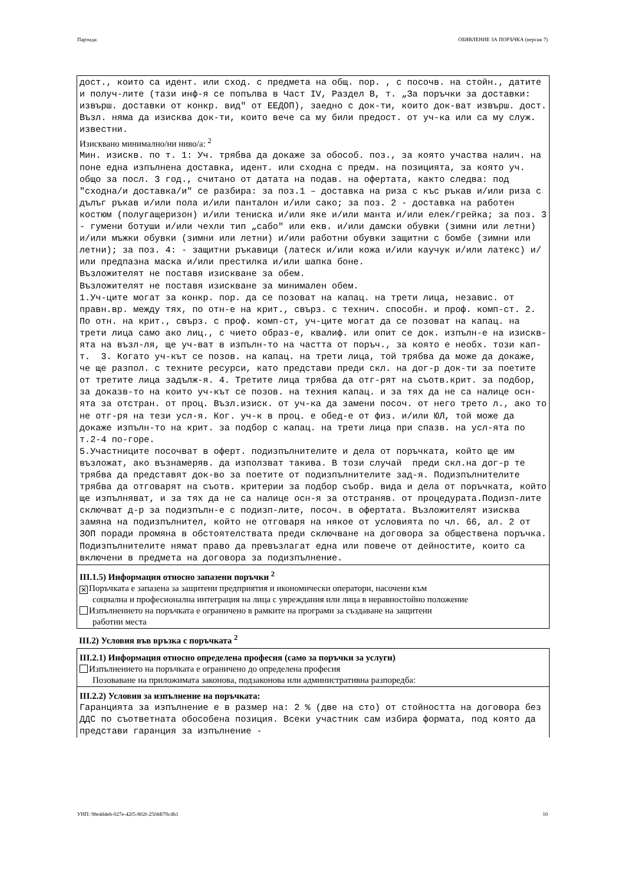Партида: ОБЯВЛЕНИЕ ЗА ПОРЪЧКА (версия 7)
дост., които са идент. или сход. с предмета на общ. пор. , с посочв. на стойн., датите и получ-лите (тази инф-я се попълва в Част IV, Раздел В, т. „За поръчки за доставки: извърш. доставки от конкр. вид" от ЕЕДОП), заедно с док-ти, които док-ват извърш. дост. Възл. няма да изисква док-ти, които вече са му били предост. от уч-ка или са му служ. известни.
Изисквано минимално/ни ниво/а: <sup>2</sup>
Мин. изискв. по т. 1: Уч. трябва да докаже за обособ. поз., за която участва налич. на поне една изпълнена доставка, идент. или сходна с предм. на позицията, за която уч. общо за посл. 3 год., считано от датата на подав. на офертата, както следва: под "сходна/и доставка/и" се разбира: за поз.1 – доставка на риза с къс ръкав и/или риза с дълъг ръкав и/или пола и/или панталон и/или сако; за поз. 2 - доставка на работен костюм (полугащеризон) и/или тениска и/или яке и/или манта и/или елек/грейка; за поз. 3 - гумени ботуши и/или чехли тип „сабо" или екв. и/или дамски обувки (зимни или летни) и/или мъжки обувки (зимни или летни) и/или работни обувки защитни с бомбе (зимни или летни); за поз. 4: - защитни ръкавици (латеск и/или кожа и/или каучук и/или латекс) и/или предпазна маска и/или престилка и/или шапка боне. Възложителят не поставя изискване за обем. Възложителят не поставя изискване за минимален обем. 1.Уч-ците могат за конкр. пор. да се позоват на капац. на трети лица, независ. от правн.вр. между тях, по отн-е на крит., свърз. с технич. способн. и проф. комп-ст. 2. По отн. на крит., свърз. с проф. комп-ст, уч-ците могат да се позоват на капац. на трети лица само ако лиц., с чието образ-е, квалиф. или опит се док. изпълн-е на изискв-ята на възл-ля, ще уч-ват в изпълн-то на частта от поръч., за която е необх. този кап-т. 3. Когато уч-кът се позов. на капац. на трети лица, той трябва да може да докаже, че ще разпол. с техните ресурси, като представи преди скл. на дог-р док-ти за поетите от третите лица задълж-я. 4. Третите лица трябва да отг-рят на съотв.крит. за подбор, за доказв-то на които уч-кът се позов. на техния капац. и за тях да не са налице осн-ята за отстран. от проц. Възл.изиск. от уч-ка да замени посоч. от него трето л., ако то не отг-ря на тези усл-я. Ког. уч-к в проц. е обед-е от физ. и/или ЮЛ, той може да докаже изпълн-то на крит. за подбор с капац. на трети лица при спазв. на усл-ята по т.2-4 по-горе. 5.Участниците посочват в оферт. подизпълнителите и дела от поръчката, който ще им възложат, ако възнамеряв. да използват такива. В този случай преди скл.на дог-р те трябва да представят док-во за поетите от подизпълнителите зад-я. Подизпълнителите трябва да отговарят на съотв. критерии за подбор съобр. вида и дела от поръчката, който ще изпълняват, и за тях да не са налице осн-я за отстраняв. от процедурата.Подизп-лите сключват д-р за подизпълн-е с подизп-лите, посоч. в офертата. Възложителят изисква замяна на подизпълнител, който не отговаря на някое от условията по чл. 66, ал. 2 от ЗОП поради промяна в обстоятелствата преди сключване на договора за обществена поръчка. Подизпълнителите нямат право да превъзлагат една или повече от дейностите, които са включени в предмета на договора за подизпълнение.
III.1.5) Информация относно запазени поръчки <sup>2</sup>
✕ Поръчката е запазена за защитени предприятия и икономически оператори, насочени към
социална и професионална интеграция на лица с увреждания или лица в неравностойно положение
Изпълнението на поръчката е ограничено в рамките на програми за създаване на защитени
работни места
III.2) Условия във връзка с поръчката <sup>2</sup>
III.2.1) Информация относно определена професия (само за поръчки за услуги)
Изпълнението на поръчката е ограничено до определена професия
Позоваване на приложимата законова, подзаконова или административна разпоредба:
III.2.2) Условия за изпълнение на поръчката:
Гаранцията за изпълнение е в размер на: 2 % (две на сто) от стойността на договора без ДДС по съответната обособена позиция. Всеки участник сам избира формата, под която да представи гаранция за изпълнение -
УНП: 98e4d4eb-027e-42f5-802f-25fddf70cdb1 10